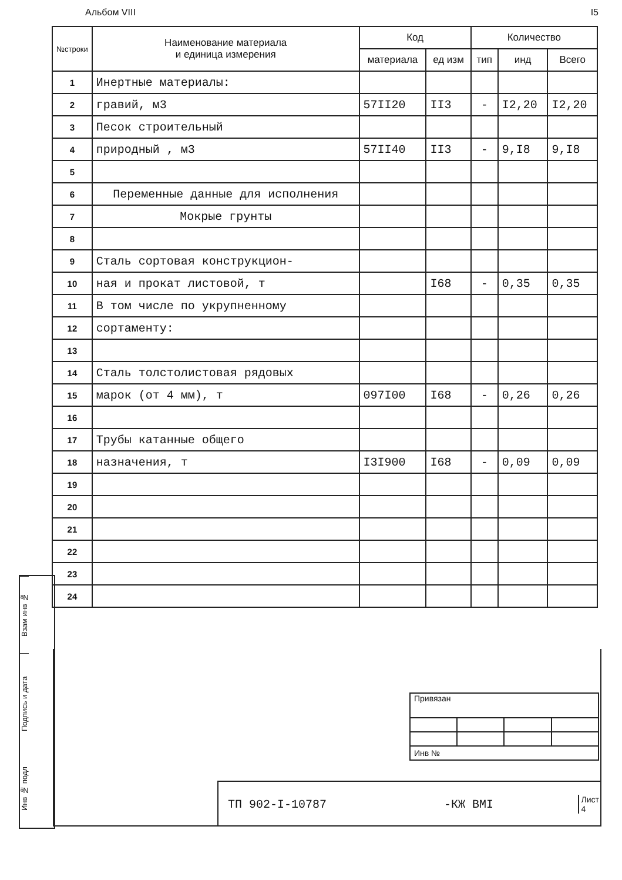Альбом VIII I5
| №строки | Наименование материала и единица измерения | Код | | Количество | | |
| --- | --- | --- | --- | --- | --- | --- |
| | | материала | ед изм | тип | инд | Всего |
| 1 | Инертные материалы: | | | | | |
| 2 | гравий, м3 | 57II20 | II3 | - | I2,20 | I2,20 |
| 3 | Песок строительный | | | | | |
| 4 | природный , м3 | 57II40 | II3 | - | 9,I8 | 9,I8 |
| 5 | | | | | | |
| 6 | Переменные данные для исполнения | | | | | |
| 7 | Мокрые грунты | | | | | |
| 8 | | | | | | |
| 9 | Сталь сортовая конструкцион- | | | | | |
| 10 | ная и прокат листовой, т | | I68 | - | 0,35 | 0,35 |
| 11 | В том числе по укрупненному | | | | | |
| 12 | сортаменту: | | | | | |
| 13 | | | | | | |
| 14 | Сталь толстолистовая рядовых | | | | | |
| 15 | марок (от 4 мм), т | 097I00 | I68 | - | 0,26 | 0,26 |
| 16 | | | | | | |
| 17 | Трубы катанные общего | | | | | |
| 18 | назначения, т | I3I900 | I68 | - | 0,09 | 0,09 |
| 19 | | | | | | |
| 20 | | | | | | |
| 21 | | | | | | |
| 22 | | | | | | |
| 23 | | | | | | |
| 24 | | | | | | |
Взам инв №
Подпись и дата
Инв № подл
| Привязан | | | |
| Инв № | | | |
ТП 902-I-10787 -КЖ ВМI Лист
4